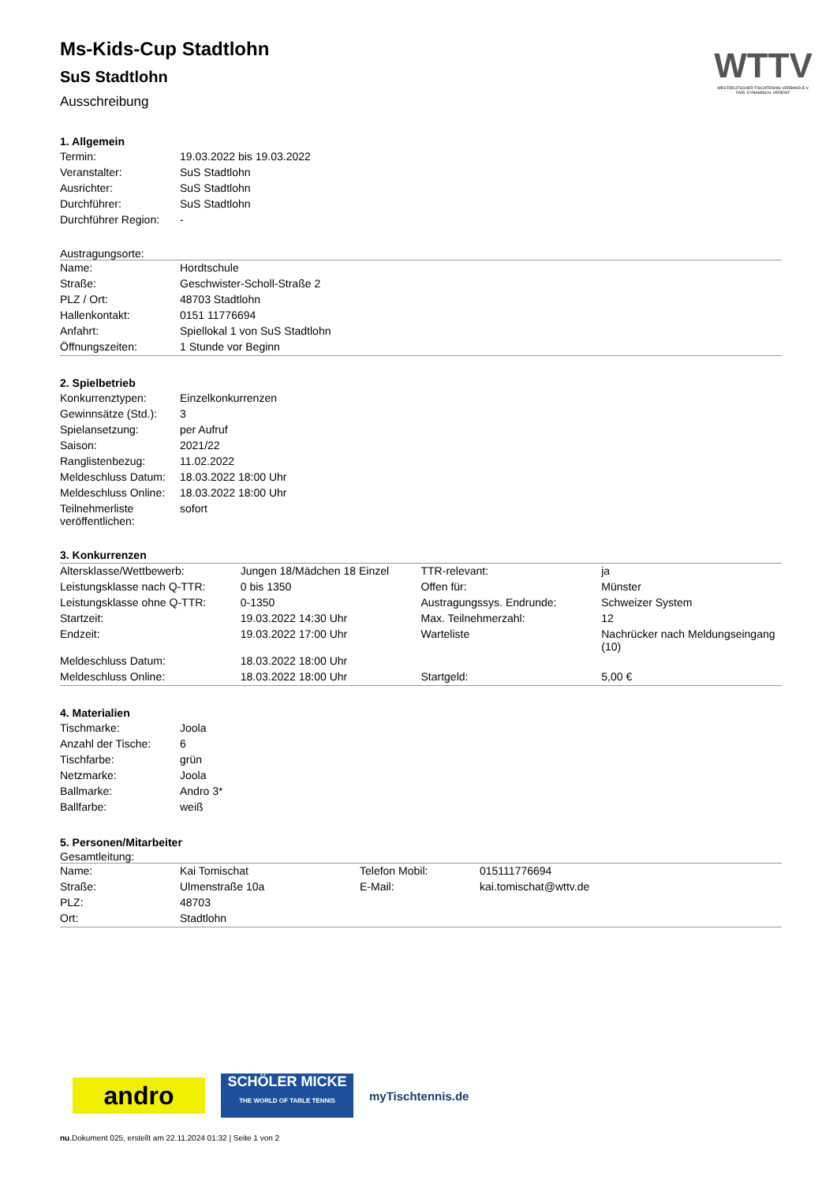WTTV
WESTDEUTSCHER TISCHTENNIS-VERBAND E.V.
FAIR. DYNAMISCH. VEREINT.
Ms-Kids-Cup Stadtlohn
SuS Stadtlohn
Ausschreibung
1. Allgemein
| Termin: | 19.03.2022 bis 19.03.2022 |
| Veranstalter: | SuS Stadtlohn |
| Ausrichter: | SuS Stadtlohn |
| Durchführer: | SuS Stadtlohn |
| Durchführer Region: | - |
Austragungsorte:
| Name: | Hordtschule |
| Straße: | Geschwister-Scholl-Straße 2 |
| PLZ / Ort: | 48703 Stadtlohn |
| Hallenkontakt: | 0151 11776694 |
| Anfahrt: | Spiellokal 1 von SuS Stadtlohn |
| Öffnungszeiten: | 1 Stunde vor Beginn |
2. Spielbetrieb
| Konkurrenztypen: | Einzelkonkurrenzen |
| Gewinnsätze (Std.): | 3 |
| Spielansetzung: | per Aufruf |
| Saison: | 2021/22 |
| Ranglistenbezug: | 11.02.2022 |
| Meldeschluss Datum: | 18.03.2022 18:00 Uhr |
| Meldeschluss Online: | 18.03.2022 18:00 Uhr |
| Teilnehmerliste veröffentlichen: | sofort |
3. Konkurrenzen
| Altersklasse/Wettbewerb: | Jungen 18/Mädchen 18 Einzel | TTR-relevant: | ja |
| Leistungsklasse nach Q-TTR: | 0 bis 1350 | Offen für: | Münster |
| Leistungsklasse ohne Q-TTR: | 0-1350 | Austragungssys. Endrunde: | Schweizer System |
| Startzeit: | 19.03.2022 14:30 Uhr | Max. Teilnehmerzahl: | 12 |
| Endzeit: | 19.03.2022 17:00 Uhr | Warteliste | Nachrücker nach Meldungseingang (10) |
| Meldeschluss Datum: | 18.03.2022 18:00 Uhr | | |
| Meldeschluss Online: | 18.03.2022 18:00 Uhr | Startgeld: | 5,00 € |
4. Materialien
| Tischmarke: | Joola |
| Anzahl der Tische: | 6 |
| Tischfarbe: | grün |
| Netzmarke: | Joola |
| Ballmarke: | Andro 3* |
| Ballfarbe: | weiß |
5. Personen/Mitarbeiter
Gesamtleitung:
| Name: | Kai Tomischat | Telefon Mobil: | 015111776694 |
| Straße: | Ulmenstraße 10a | E-Mail: | kai.tomischat@wttv.de |
| PLZ: | 48703 | | |
| Ort: | Stadtlohn | | |
andro
SCHÖLER MICKE
THE WORLD OF TABLE TENNIS
myTischtennis.de
nu.Dokument 025, erstellt am 22.11.2024 01:32 | Seite 1 von 2